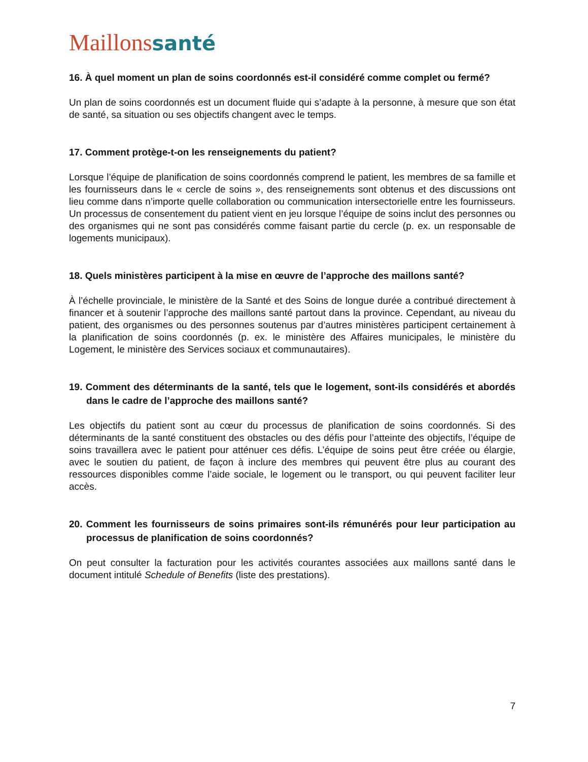Maillons santé
16. À quel moment un plan de soins coordonnés est-il considéré comme complet ou fermé?
Un plan de soins coordonnés est un document fluide qui s’adapte à la personne, à mesure que son état de santé, sa situation ou ses objectifs changent avec le temps.
17. Comment protège-t-on les renseignements du patient?
Lorsque l’équipe de planification de soins coordonnés comprend le patient, les membres de sa famille et les fournisseurs dans le « cercle de soins », des renseignements sont obtenus et des discussions ont lieu comme dans n’importe quelle collaboration ou communication intersectorielle entre les fournisseurs. Un processus de consentement du patient vient en jeu lorsque l’équipe de soins inclut des personnes ou des organismes qui ne sont pas considérés comme faisant partie du cercle (p. ex. un responsable de logements municipaux).
18. Quels ministères participent à la mise en œuvre de l’approche des maillons santé?
À l’échelle provinciale, le ministère de la Santé et des Soins de longue durée a contribué directement à financer et à soutenir l’approche des maillons santé partout dans la province. Cependant, au niveau du patient, des organismes ou des personnes soutenus par d’autres ministères participent certainement à la planification de soins coordonnés (p. ex. le ministère des Affaires municipales, le ministère du Logement, le ministère des Services sociaux et communautaires).
19. Comment des déterminants de la santé, tels que le logement, sont-ils considérés et abordés dans le cadre de l’approche des maillons santé?
Les objectifs du patient sont au cœur du processus de planification de soins coordonnés. Si des déterminants de la santé constituent des obstacles ou des défis pour l’atteinte des objectifs, l’équipe de soins travaillera avec le patient pour atténuer ces défis. L’équipe de soins peut être créée ou élargie, avec le soutien du patient, de façon à inclure des membres qui peuvent être plus au courant des ressources disponibles comme l’aide sociale, le logement ou le transport, ou qui peuvent faciliter leur accès.
20. Comment les fournisseurs de soins primaires sont-ils rémunérés pour leur participation au processus de planification de soins coordonnés?
On peut consulter la facturation pour les activités courantes associées aux maillons santé dans le document intitulé Schedule of Benefits (liste des prestations).
7